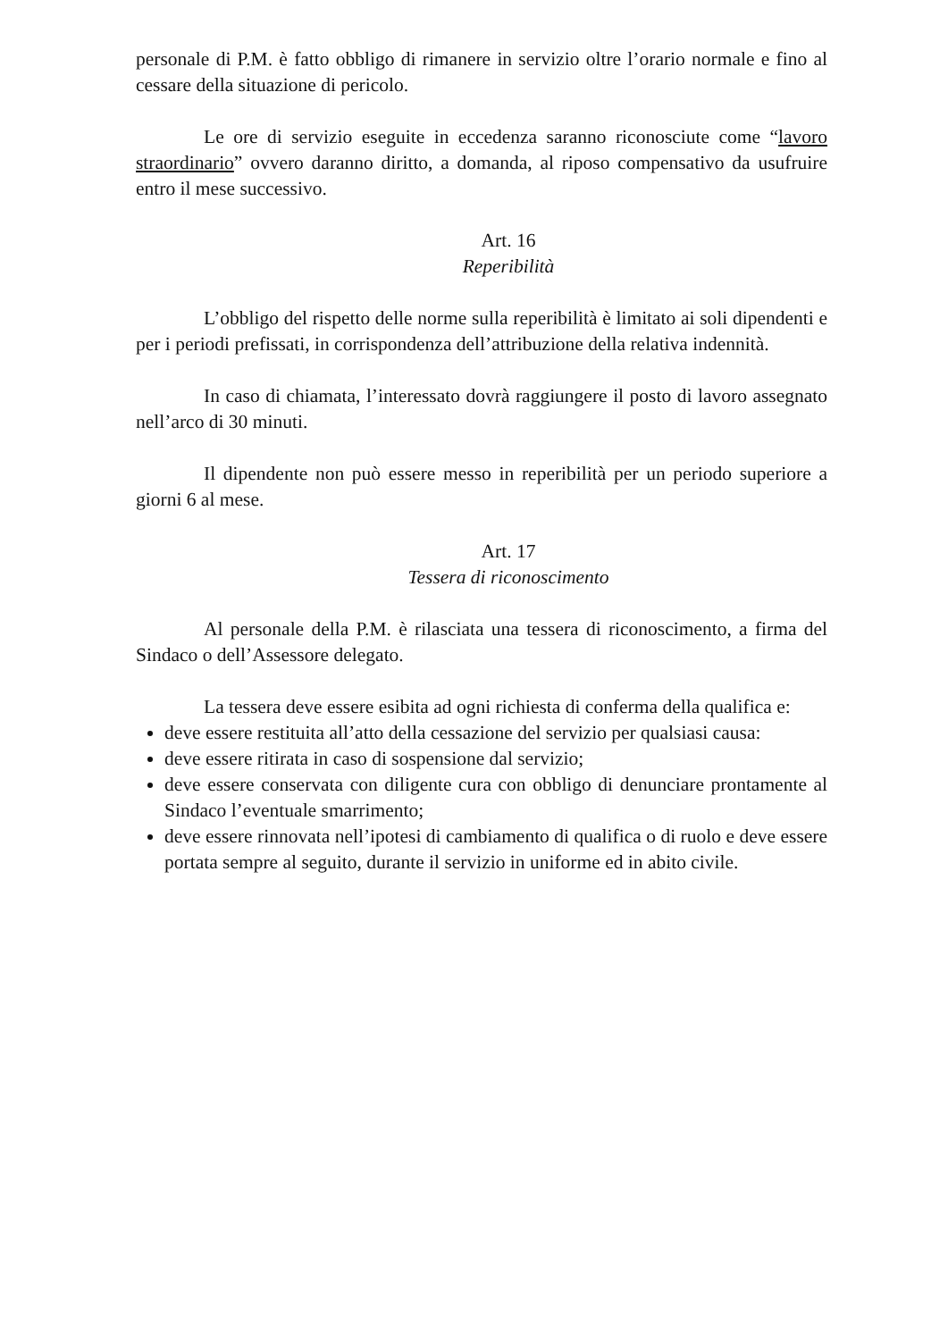personale di P.M. è fatto obbligo di rimanere in servizio oltre l’orario normale e fino al cessare della situazione di pericolo.
Le ore di servizio eseguite in eccedenza saranno riconosciute come “lavoro straordinario” ovvero daranno diritto, a domanda, al riposo compensativo da usufruire entro il mese successivo.
Art. 16
Reperibilità
L’obbligo del rispetto delle norme sulla reperibilità è limitato ai soli dipendenti e per i periodi prefissati, in corrispondenza dell’attribuzione della relativa indennità.
In caso di chiamata, l’interessato dovrà raggiungere il posto di lavoro assegnato nell’arco di 30 minuti.
Il dipendente non può essere messo in reperibilità per un periodo superiore a giorni 6 al mese.
Art. 17
Tessera di riconoscimento
Al personale della P.M. è rilasciata una tessera di riconoscimento, a firma del Sindaco o dell’Assessore delegato.
La tessera deve essere esibita ad ogni richiesta di conferma della qualifica e:
deve essere restituita all’atto della cessazione del servizio per qualsiasi causa:
deve essere ritirata in caso di sospensione dal servizio;
deve essere conservata con diligente cura con obbligo di denunciare prontamente al Sindaco l’eventuale smarrimento;
deve essere rinnovata nell’ipotesi di cambiamento di qualifica o di ruolo e deve essere portata sempre al seguito, durante il servizio in uniforme ed in abito civile.